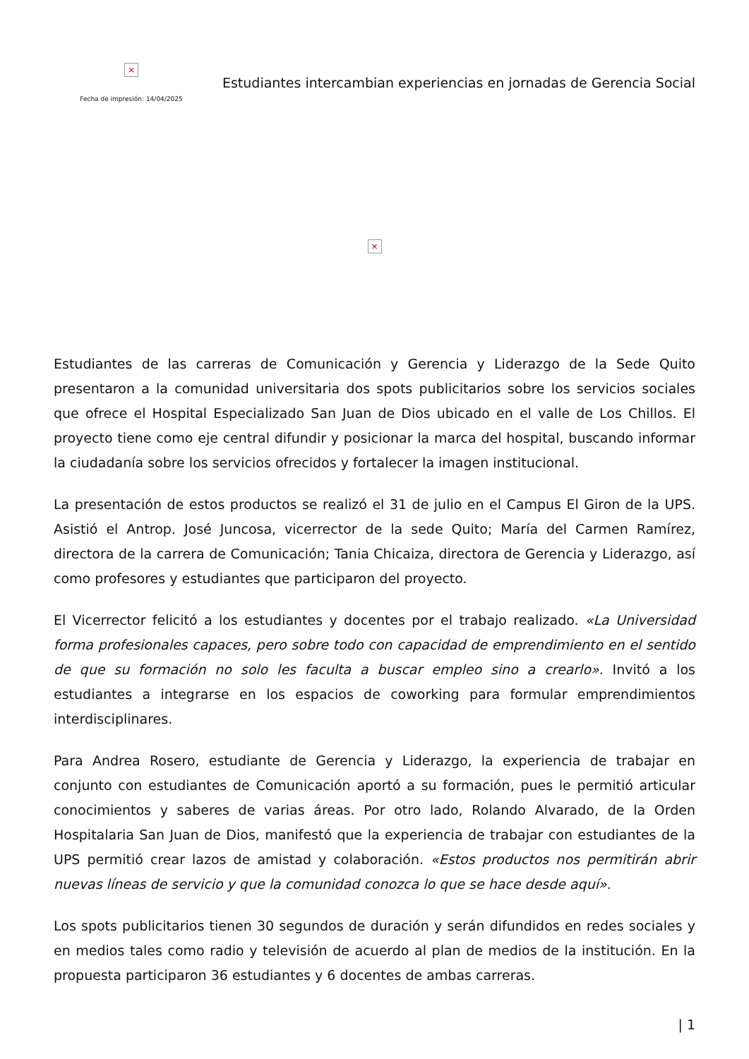×
Fecha de impresión: 14/04/2025
Estudiantes intercambian experiencias en jornadas de Gerencia Social
×
Estudiantes de las carreras de Comunicación y Gerencia y Liderazgo de la Sede Quito presentaron a la comunidad universitaria dos spots publicitarios sobre los servicios sociales que ofrece el Hospital Especializado San Juan de Dios ubicado en el valle de Los Chillos. El proyecto tiene como eje central difundir y posicionar la marca del hospital, buscando informar la ciudadanía sobre los servicios ofrecidos y fortalecer la imagen institucional.
La presentación de estos productos se realizó el 31 de julio en el Campus El Giron de la UPS. Asistió el Antrop. José Juncosa, vicerrector de la sede Quito; María del Carmen Ramírez, directora de la carrera de Comunicación; Tania Chicaiza, directora de Gerencia y Liderazgo, así como profesores y estudiantes que participaron del proyecto.
El Vicerrector felicitó a los estudiantes y docentes por el trabajo realizado. «La Universidad forma profesionales capaces, pero sobre todo con capacidad de emprendimiento en el sentido de que su formación no solo les faculta a buscar empleo sino a crearlo». Invitó a los estudiantes a integrarse en los espacios de coworking para formular emprendimientos interdisciplinares.
Para Andrea Rosero, estudiante de Gerencia y Liderazgo, la experiencia de trabajar en conjunto con estudiantes de Comunicación aportó a su formación, pues le permitió articular conocimientos y saberes de varias áreas. Por otro lado, Rolando Alvarado, de la Orden Hospitalaria San Juan de Dios, manifestó que la experiencia de trabajar con estudiantes de la UPS permitió crear lazos de amistad y colaboración. «Estos productos nos permitirán abrir nuevas líneas de servicio y que la comunidad conozca lo que se hace desde aquí».
Los spots publicitarios tienen 30 segundos de duración y serán difundidos en redes sociales y en medios tales como radio y televisión de acuerdo al plan de medios de la institución. En la propuesta participaron 36 estudiantes y 6 docentes de ambas carreras.
| 1